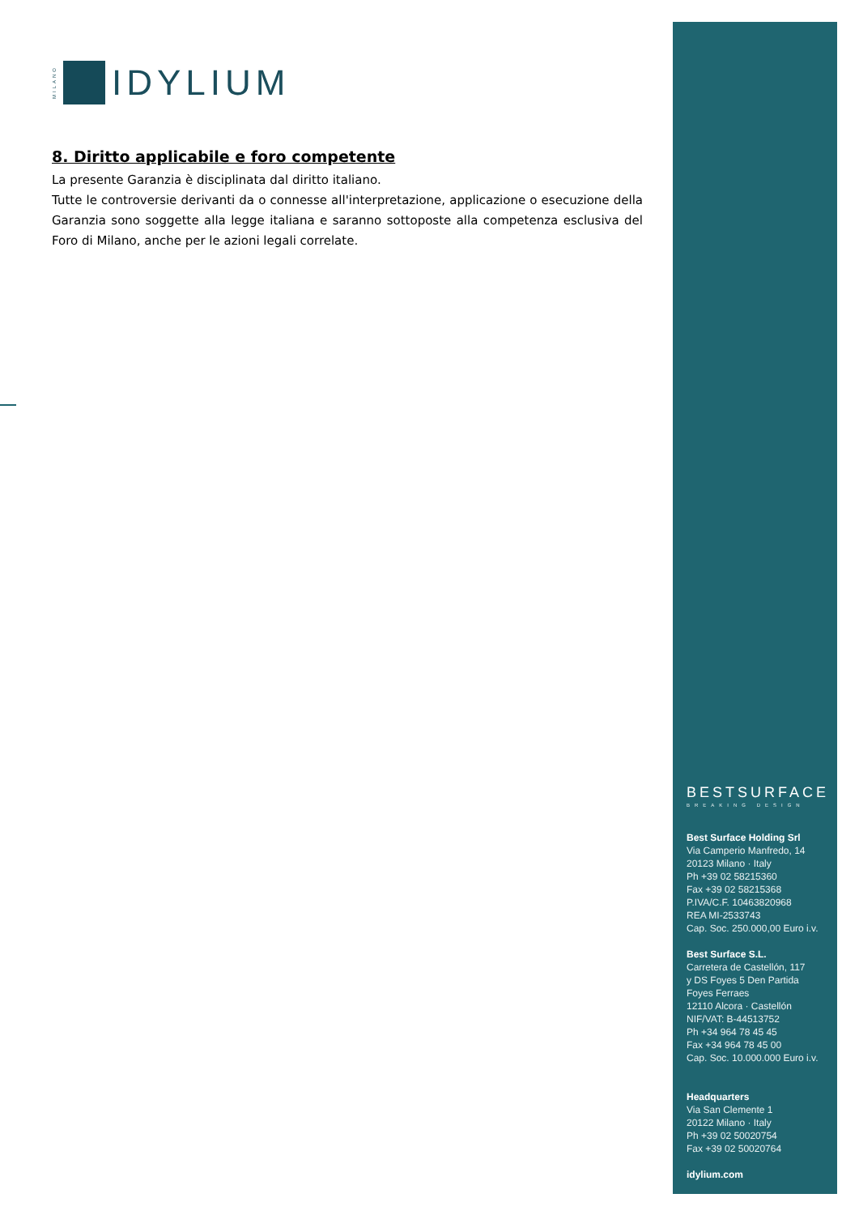MILANO
IDYLIUM
8. Diritto applicabile e foro competente
La presente Garanzia è disciplinata dal diritto italiano.
Tutte le controversie derivanti da o connesse all'interpretazione, applicazione o esecuzione della Garanzia sono soggette alla legge italiana e saranno sottoposte alla competenza esclusiva del Foro di Milano, anche per le azioni legali correlate.
BESTSURFACE
BREAKING DESIGN
Best Surface Holding Srl
Via Camperio Manfredo, 14
20123 Milano · Italy
Ph +39 02 58215360
Fax +39 02 58215368
P.IVA/C.F. 10463820968
REA MI-2533743
Cap. Soc. 250.000,00 Euro i.v.
Best Surface S.L.
Carretera de Castellón, 117
y DS Foyes 5 Den Partida
Foyes Ferraes
12110 Alcora · Castellón
NIF/VAT: B-44513752
Ph +34 964 78 45 45
Fax +34 964 78 45 00
Cap. Soc. 10.000.000 Euro i.v.
Headquarters
Via San Clemente 1
20122 Milano · Italy
Ph +39 02 50020754
Fax +39 02 50020764
idylium.com